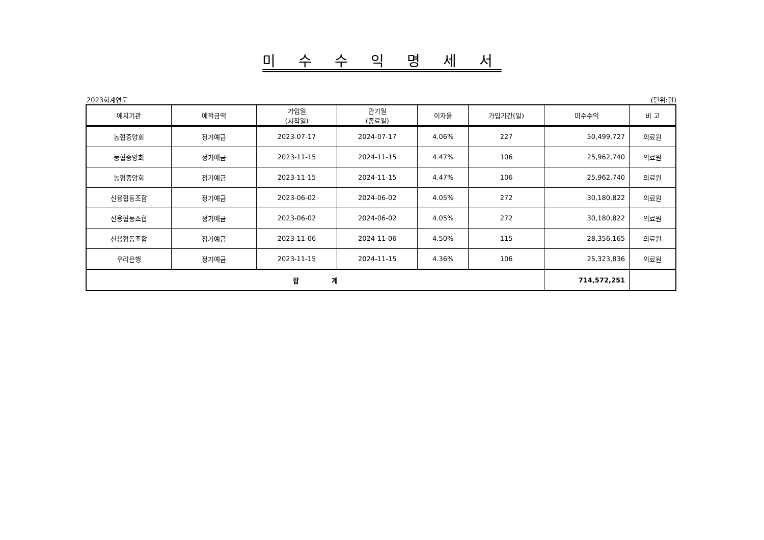미 수 수 익 명 세 서
2023회계연도 (단위:원)
| 예치기관 | 예적금액 | 가입일 (시작일) | 만기일 (종료일) | 이자율 | 가입기간(일) | 미수수익 | 비 고 |
| --- | --- | --- | --- | --- | --- | --- | --- |
| 농협중앙회 | 정기예금 | 2023-07-17 | 2024-07-17 | 4.06% | 227 | 50,499,727 | 의료원 |
| 농협중앙회 | 정기예금 | 2023-11-15 | 2024-11-15 | 4.47% | 106 | 25,962,740 | 의료원 |
| 농협중앙회 | 정기예금 | 2023-11-15 | 2024-11-15 | 4.47% | 106 | 25,962,740 | 의료원 |
| 신용협동조합 | 정기예금 | 2023-06-02 | 2024-06-02 | 4.05% | 272 | 30,180,822 | 의료원 |
| 신용협동조합 | 정기예금 | 2023-06-02 | 2024-06-02 | 4.05% | 272 | 30,180,822 | 의료원 |
| 신용협동조합 | 정기예금 | 2023-11-06 | 2024-11-06 | 4.50% | 115 | 28,356,165 | 의료원 |
| 우리은행 | 정기예금 | 2023-11-15 | 2024-11-15 | 4.36% | 106 | 25,323,836 | 의료원 |
| 합 계 | | | | | | 714,572,251 | |